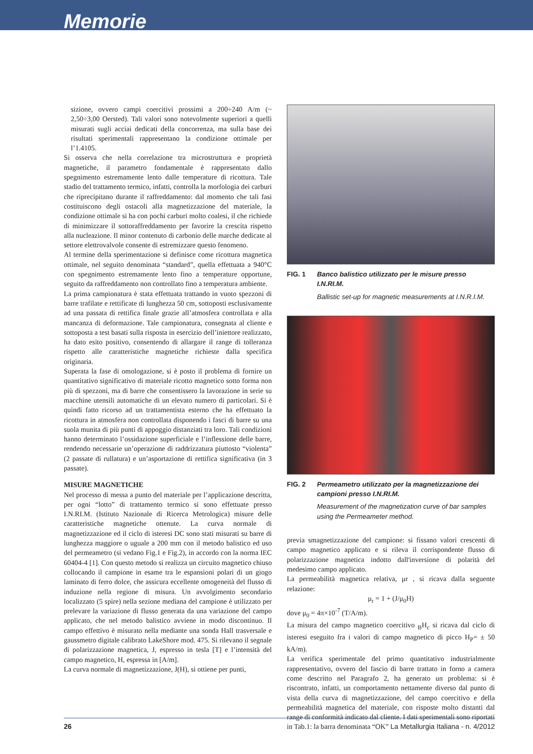Memorie
sizione, ovvero campi coercitivi prossimi a 200÷240 A/m (~ 2,50÷3,00 Oersted). Tali valori sono notevolmente superiori a quelli misurati sugli acciai dedicati della concorrenza, ma sulla base dei risultati sperimentali rappresentano la condizione ottimale per l’1.4105.
Si osserva che nella correlazione tra microstruttura e proprietà magnetiche, il parametro fondamentale è rappresentato dallo spegnimento estremamente lento dalle temperature di ricottura. Tale stadio del trattamento termico, infatti, controlla la morfologia dei carburi che riprecipitano durante il raffreddamento: dal momento che tali fasi costituiscono degli ostacoli alla magnetizzazione del materiale, la condizione ottimale si ha con pochi carburi molto coalesi, il che richiede di minimizzare il sottoraffreddamento per favorire la crescita rispetto alla nucleazione. Il minor contenuto di carbonio delle marche dedicate al settore elettrovalvole consente di estremizzare questo fenomeno.
Al termine della sperimentazione si definisce come ricottura magnetica ottimale, nel seguito denominata “standard”, quella effettuata a 940°C con spegnimento estremamente lento fino a temperature opportune, seguito da raffreddamento non controllato fino a temperatura ambiente.
La prima campionatura è stata effettuata trattando in vuoto spezzoni di barre trafilate e rettificate di lunghezza 50 cm, sottoposti esclusivamente ad una passata di rettifica finale grazie all’atmosfera controllata e alla mancanza di deformazione. Tale campionatura, consegnata al cliente e sottoposta a test basati sulla risposta in esercizio dell’iniettore realizzato, ha dato esito positivo, consentendo di allargare il range di tolleranza rispetto alle caratteristiche magnetiche richieste dalla specifica originaria.
Superata la fase di omologazione, si è posto il problema di fornire un quantitativo significativo di materiale ricotto magnetico sotto forma non più di spezzoni, ma di barre che consentissero la lavorazione in serie su macchine utensili automatiche di un elevato numero di particolari. Si è quindi fatto ricorso ad un trattamentista esterno che ha effettuato la ricottura in atmosfera non controllata disponendo i fasci di barre su una suola munita di più punti di appoggio distanziati tra loro. Tali condizioni hanno determinato l’ossidazione superficiale e l’inflessione delle barre, rendendo necessarie un’operazione di raddrizzatura piuttosto “violenta” (2 passate di rullatura) e un’asportazione di rettifica significativa (in 3 passate).
MISURE MAGNETICHE
Nel processo di messa a punto del materiale per l’applicazione descritta, per ogni “lotto” di trattamento termico si sono effettuate presso I.N.RI.M. (Istituto Nazionale di Ricerca Metrologica) misure delle caratteristiche magnetiche ottenute. La curva normale di magnetizzazione ed il ciclo di isteresi DC sono stati misurati su barre di lunghezza maggiore o uguale a 200 mm con il metodo balistico ed uso del permeametro (si vedano Fig.1 e Fig.2), in accordo con la norma IEC 60404-4 [1]. Con questo metodo si realizza un circuito magnetico chiuso collocando il campione in esame tra le espansioni polari di un giogo laminato di ferro dolce, che assicura eccellente omogeneità del flusso di induzione nella regione di misura. Un avvolgimento secondario localizzato (5 spire) nella sezione mediana del campione è utilizzato per prelevare la variazione di flusso generata da una variazione del campo applicato, che nel metodo balistico avviene in modo discontinuo. Il campo effettivo è misurato nella mediante una sonda Hall trasversale e gaussmetro digitale calibrato LakeShore mod. 475. Si rilevano il segnale di polarizzazione magnetica, J, espresso in tesla [T] e l’intensità del campo magnetico, H, espressa in [A/m].
La curva normale di magnetizzazione, J(H), si ottiene per punti,
FIG. 1
Banco balistico utilizzato per le misure presso I.N.RI.M.
Ballistic set-up for magnetic measurements at I.N.R.I.M.
FIG. 2
Permeametro utilizzato per la magnetizzazione dei campioni presso I.N.RI.M.
Measurement of the magnetization curve of bar samples using the Permeameter method.
previa smagnetizzazione del campione: si fissano valori crescenti di campo magnetico applicato e si rileva il corrispondente flusso di polarizzazione magnetica indotto dall'inversione di polarità del medesimo campo applicato.
La permeabilità magnetica relativa, μr , si ricava dalla seguente relazione:
μ<sub>r</sub> = 1 + (J/μ<sub>0</sub>H)
dove μ<sub>0</sub> = 4π×10<sup>-7</sup> (T/A/m).
La misura del campo magnetico coercitivo <sub>B</sub>H<sub>c</sub> si ricava dal ciclo di isteresi eseguito fra i valori di campo magnetico di picco H<sub>P</sub>= ± 50 kA/m).
La verifica sperimentale del primo quantitativo industrialmente rappresentativo, ovvero del fascio di barre trattato in forno a camera come descritto nel Paragrafo 2, ha generato un problema: si è riscontrato, infatti, un comportamento nettamente diverso dal punto di vista della curva di magnetizzazione, del campo coercitivo e della permeabilità magnetica del materiale, con risposte molto distanti dal range di conformità indicato dal cliente. I dati sperimentali sono riportati in Tab.1: la barra denominata “OK”
26 La Metallurgia Italiana - n. 4/2012